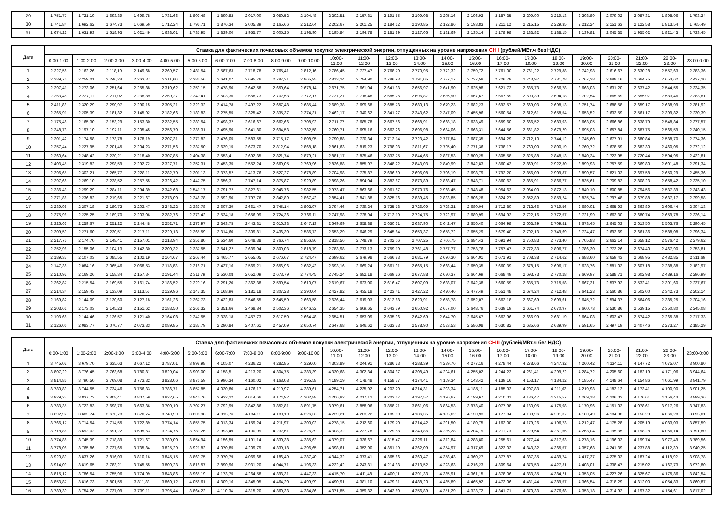| 29 | 1 751,77 | 1 721,19 | 1 693,39 | 1 699,78 | 1 731,66 | 1 809,48 | 1 899,82 | 2 017,00 | 2 050,52 | 2 194,48 | 2 202,51 | 2 157,81 | 2 191,55 | 2 199,08 | 2 205,16 | 2 196,92 | 2 187,35 | 2 209,90 | 2 219,13 | 2 208,89 | 2 079,02 | 2 087,31 | 1 898,96 | 1 793,24 |
| 30 | 1 741,84 | 1 692,62 | 1 674,73 | 1 669,56 | 1 712,24 | 1 795,71 | 1 876,34 | 2 005,89 | 2 165,66 | 2 212,64 | 2 202,67 | 2 201,25 | 2 184,12 | 2 190,85 | 2 192,86 | 2 193,83 | 2 211,12 | 2 215,15 | 2 229,35 | 2 212,24 | 2 151,63 | 2 122,58 | 1 813,54 | 1 765,49 |
| 31 | 1 674,22 | 1 631,93 | 1 618,93 | 1 621,49 | 1 638,01 | 1 735,95 | 1 839,00 | 1 955,77 | 2 005,25 | 2 198,90 | 2 195,84 | 2 194,78 | 2 181,89 | 2 127,06 | 2 131,69 | 2 135,14 | 2 178,98 | 2 183,82 | 2 188,15 | 2 139,81 | 2 045,35 | 1 955,62 | 1 821,43 | 1 733,45 |
| Дата | Ставка для фактических почасовых объемов покупки электрической энергии, отпущенных на уровне напряжения СН I (рублей/МВт.ч без НДС) | | | | | | | | | | | | | | | | | | | | | | | |
| --- | --- | --- | --- | --- | --- | --- | --- | --- | --- | --- | --- | --- | --- | --- | --- | --- | --- | --- | --- | --- | --- | --- | --- | --- |
| | 0:00-1:00 | 1:00-2:00 | 2:00-3:00 | 3:00-4:00 | 4:00-5:00 | 5:00-6:00 | 6:00-7:00 | 7:00-8:00 | 8:00-9:00 | 9:00-10:00 | 10:00- 11:00 | 11:00- 12:00 | 12:00- 13:00 | 13:00- 14:00 | 14:00- 15:00 | 15:00- 16:00 | 16:00- 17:00 | 17:00- 18:00 | 18:00- 19:00 | 19:00- 20:00 | 20:00- 21:00 | 21:00- 22:00 | 22:00- 23:00 | 23:00-0:00 |
| 1 | 2 227,58 | 2 162,26 | 2 118,19 | 2 149,68 | 2 269,57 | 2 481,54 | 2 587,63 | 2 718,78 | 2 765,41 | 2 812,16 | 2 786,45 | 2 727,47 | 2 768,79 | 2 770,95 | 2 772,32 | 2 759,72 | 2 761,00 | 2 761,22 | 2 729,88 | 2 742,98 | 2 616,67 | 2 630,28 | 2 557,63 | 2 383,36 |
| 2 | 2 289,76 | 2 259,01 | 2 246,24 | 2 263,37 | 2 311,60 | 2 385,56 | 2 641,07 | 2 695,76 | 2 787,31 | 2 865,95 | 2 813,24 | 2 784,90 | 2 786,93 | 2 791,05 | 2 777,17 | 2 737,58 | 2 726,79 | 2 743,97 | 2 781,78 | 2 767,28 | 2 688,16 | 2 664,75 | 2 653,62 | 2 427,20 |
| 3 | 2 297,41 | 2 273,06 | 2 251,64 | 2 255,88 | 2 310,62 | 2 359,15 | 2 478,90 | 2 642,58 | 2 650,64 | 2 678,14 | 2 671,75 | 2 661,04 | 2 641,33 | 2 656,97 | 2 641,90 | 2 625,98 | 2 621,72 | 2 635,73 | 2 666,78 | 2 668,03 | 2 631,20 | 2 637,42 | 2 544,55 | 2 324,35 |
| 4 | 2 263,45 | 2 227,11 | 2 217,02 | 2 238,89 | 2 269,27 | 2 340,41 | 2 503,36 | 2 658,73 | 2 702,53 | 2 772,17 | 2 737,27 | 2 718,48 | 2 685,76 | 2 696,87 | 2 685,90 | 2 667,67 | 2 667,59 | 2 690,39 | 2 694,18 | 2 702,54 | 2 665,69 | 2 655,97 | 2 583,46 | 2 383,81 |
| 5 | 2 411,83 | 2 320,29 | 2 290,97 | 2 290,15 | 2 305,21 | 2 329,32 | 2 414,78 | 2 497,22 | 2 657,48 | 2 685,44 | 2 689,38 | 2 699,68 | 2 685,73 | 2 680,13 | 2 679,23 | 2 682,23 | 2 692,57 | 2 669,03 | 2 698,13 | 2 751,74 | 2 688,58 | 2 659,17 | 2 638,99 | 2 381,92 |
| 6 | 2 265,91 | 2 205,39 | 2 181,32 | 2 145,92 | 2 182,66 | 2 189,83 | 2 275,55 | 2 325,42 | 2 335,37 | 2 374,31 | 2 462,17 | 2 340,62 | 2 341,27 | 2 343,62 | 2 347,09 | 2 455,96 | 2 560,54 | 2 612,61 | 2 658,54 | 2 653,52 | 2 633,59 | 2 561,17 | 2 399,82 | 2 230,39 |
| 7 | 2 175,48 | 2 165,30 | 2 153,29 | 2 153,30 | 2 232,55 | 2 289,54 | 2 498,32 | 2 616,67 | 2 662,66 | 2 708,92 | 2 711,77 | 2 685,78 | 2 667,56 | 2 668,91 | 2 668,18 | 2 633,49 | 2 659,60 | 2 666,52 | 2 683,93 | 2 663,05 | 2 666,86 | 2 638,79 | 2 548,84 | 2 377,57 |
| 8 | 2 248,73 | 2 197,10 | 2 197,11 | 2 205,45 | 2 256,70 | 2 338,31 | 2 495,90 | 2 641,80 | 2 694,53 | 2 782,58 | 2 760,71 | 2 695,16 | 2 662,26 | 2 696,98 | 2 684,06 | 2 663,31 | 2 644,56 | 2 661,82 | 2 679,29 | 2 695,03 | 2 657,84 | 2 687,75 | 2 565,59 | 2 340,15 |
| 9 | 2 201,42 | 2 174,58 | 2 173,78 | 2 178,19 | 2 207,31 | 2 271,82 | 2 476,05 | 2 583,55 | 2 715,17 | 2 808,95 | 2 790,88 | 2 720,34 | 2 712,14 | 2 723,42 | 2 717,84 | 2 687,35 | 2 694,29 | 2 712,10 | 2 744,12 | 2 745,60 | 2 677,91 | 2 680,84 | 2 538,70 | 2 274,36 |
| 10 | 2 257,44 | 2 227,95 | 2 201,45 | 2 204,23 | 2 271,56 | 2 337,50 | 2 639,15 | 2 673,70 | 2 812,94 | 2 868,18 | 2 861,63 | 2 819,23 | 2 798,03 | 2 811,67 | 2 795,40 | 2 771,36 | 2 738,17 | 2 760,00 | 2 800,19 | 2 760,72 | 2 678,59 | 2 682,30 | 2 460,05 | 2 272,12 |
| 11 | 2 260,64 | 2 248,42 | 2 220,21 | 2 218,40 | 2 307,85 | 2 404,38 | 2 553,41 | 2 692,35 | 2 821,74 | 2 879,21 | 2 881,17 | 2 835,46 | 2 833,75 | 2 844,65 | 2 837,53 | 2 800,25 | 2 805,58 | 2 825,88 | 2 848,13 | 2 840,24 | 2 723,95 | 2 720,44 | 2 594,95 | 2 422,81 |
| 12 | 2 403,45 | 2 319,82 | 2 298,59 | 2 292,72 | 2 327,71 | 2 352,31 | 2 453,35 | 2 552,24 | 2 669,05 | 2 769,96 | 2 826,88 | 2 855,97 | 2 848,22 | 2 843,03 | 2 840,99 | 2 842,83 | 2 860,43 | 2 869,91 | 2 922,30 | 2 899,93 | 2 757,59 | 2 669,80 | 2 601,48 | 2 391,34 |
| 13 | 2 396,65 | 2 302,21 | 2 265,77 | 2 228,11 | 2 282,79 | 2 301,13 | 2 373,52 | 2 413,76 | 2 527,27 | 2 678,89 | 2 704,98 | 2 725,87 | 2 696,89 | 2 696,08 | 2 706,19 | 2 698,79 | 2 792,20 | 2 856,09 | 2 909,87 | 2 890,57 | 2 821,03 | 2 697,58 | 2 650,29 | 2 455,36 |
| 14 | 2 297,68 | 2 269,10 | 2 238,52 | 2 257,55 | 2 326,42 | 2 447,75 | 2 656,31 | 2 747,14 | 2 875,87 | 2 929,89 | 2 898,26 | 2 894,04 | 2 882,67 | 2 873,89 | 2 868,47 | 2 843,71 | 2 860,62 | 2 865,91 | 2 866,77 | 2 835,61 | 2 709,82 | 2 808,23 | 2 658,42 | 2 325,10 |
| 15 | 2 336,43 | 2 299,29 | 2 284,11 | 2 294,39 | 2 342,68 | 2 541,17 | 2 791,72 | 2 827,61 | 2 946,76 | 2 982,55 | 2 973,47 | 2 863,66 | 2 961,87 | 2 970,76 | 2 968,45 | 2 948,48 | 2 954,62 | 2 964,00 | 2 872,13 | 2 849,10 | 2 800,85 | 2 794,56 | 2 537,39 | 2 343,43 |
| 16 | 2 271,86 | 2 236,82 | 2 219,65 | 2 221,67 | 2 278,00 | 2 346,78 | 2 592,90 | 2 797,76 | 2 842,89 | 2 867,42 | 2 854,41 | 2 841,88 | 2 825,16 | 2 839,45 | 2 833,85 | 2 806,28 | 2 824,27 | 2 852,89 | 2 859,24 | 2 835,74 | 2 797,48 | 2 679,88 | 2 637,17 | 2 299,58 |
| 17 | 2 239,98 | 2 207,18 | 2 180,72 | 2 203,47 | 2 248,22 | 2 389,78 | 2 607,39 | 2 661,47 | 2 745,14 | 2 802,97 | 2 794,46 | 2 739,24 | 2 725,18 | 2 726,09 | 2 728,31 | 2 680,04 | 2 712,80 | 2 712,66 | 2 719,56 | 2 680,01 | 2 665,93 | 2 663,89 | 2 606,44 | 2 304,13 |
| 18 | 2 275,96 | 2 225,25 | 2 189,70 | 2 203,06 | 2 282,76 | 2 373,42 | 2 534,18 | 2 656,99 | 2 724,36 | 2 769,11 | 2 747,98 | 2 728,94 | 2 712,19 | 2 724,75 | 2 722,97 | 2 689,99 | 2 694,92 | 2 722,16 | 2 772,57 | 2 721,99 | 2 663,30 | 2 680,74 | 2 659,78 | 2 326,14 |
| 19 | 2 326,63 | 2 259,67 | 2 251,22 | 2 244,48 | 2 252,71 | 2 273,97 | 2 343,75 | 2 443,31 | 2 616,33 | 2 647,13 | 2 649,69 | 2 658,88 | 2 650,31 | 2 637,90 | 2 642,47 | 2 656,40 | 2 664,98 | 2 663,39 | 2 709,81 | 2 673,45 | 2 645,03 | 2 613,50 | 2 503,76 | 2 296,45 |
| 20 | 2 309,59 | 2 271,60 | 2 230,51 | 2 217,11 | 2 229,13 | 2 265,59 | 2 314,60 | 2 309,81 | 2 436,30 | 2 586,72 | 2 653,29 | 2 646,29 | 2 645,64 | 2 653,37 | 2 658,72 | 2 655,29 | 2 679,40 | 2 702,13 | 2 749,69 | 2 724,47 | 2 693,69 | 2 661,36 | 2 588,08 | 2 296,34 |
| 21 | 2 217,75 | 2 174,70 | 2 148,41 | 2 157,01 | 2 213,94 | 2 351,80 | 2 534,60 | 2 648,38 | 2 766,74 | 2 856,86 | 2 818,56 | 2 748,79 | 2 702,06 | 2 707,25 | 2 706,75 | 2 684,43 | 2 691,94 | 2 750,83 | 2 773,40 | 2 705,88 | 2 662,14 | 2 658,12 | 2 576,42 | 2 279,62 |
| 22 | 2 252,96 | 2 155,06 | 2 104,13 | 2 142,30 | 2 200,32 | 2 337,55 | 2 541,22 | 2 639,94 | 2 809,03 | 2 818,79 | 2 783,98 | 2 773,13 | 2 759,19 | 2 761,48 | 2 757,77 | 2 753,76 | 2 757,47 | 2 772,33 | 2 806,77 | 2 786,30 | 2 773,26 | 2 674,40 | 2 467,90 | 2 253,81 |
| 23 | 2 189,37 | 2 107,03 | 2 085,55 | 2 102,19 | 2 164,67 | 2 267,44 | 2 465,77 | 2 655,05 | 2 676,67 | 2 724,47 | 2 699,62 | 2 679,98 | 2 666,83 | 2 681,79 | 2 690,30 | 2 664,01 | 2 671,91 | 2 708,38 | 2 714,62 | 2 688,60 | 2 659,43 | 2 668,95 | 2 482,85 | 2 311,69 |
| 24 | 2 147,38 | 2 084,16 | 2 065,46 | 2 068,53 | 2 118,83 | 2 218,71 | 2 427,16 | 2 569,21 | 2 656,96 | 2 682,42 | 2 693,16 | 2 669,24 | 2 661,91 | 2 665,15 | 2 668,44 | 2 650,35 | 2 660,39 | 2 678,15 | 2 696,17 | 2 628,76 | 2 581,02 | 2 607,18 | 2 288,88 | 2 182,97 |
| 25 | 2 210,92 | 2 169,26 | 2 158,34 | 2 157,34 | 2 191,44 | 2 311,79 | 2 530,08 | 2 652,09 | 2 673,79 | 2 774,45 | 2 745,24 | 2 682,18 | 2 669,26 | 2 677,88 | 2 680,37 | 2 664,69 | 2 668,49 | 2 693,73 | 2 770,28 | 2 669,97 | 2 588,71 | 2 602,98 | 2 489,16 | 2 296,99 |
| 26 | 2 262,87 | 2 215,54 | 2 169,55 | 2 161,74 | 2 186,52 | 2 220,16 | 2 291,20 | 2 362,38 | 2 599,54 | 2 610,07 | 2 619,67 | 2 623,00 | 2 616,47 | 2 607,09 | 2 638,07 | 2 642,38 | 2 660,59 | 2 685,73 | 2 715,58 | 2 667,31 | 2 537,92 | 2 532,41 | 2 391,60 | 2 237,67 |
| 27 | 2 214,34 | 2 159,43 | 2 133,09 | 2 113,55 | 2 129,96 | 2 147,35 | 2 168,96 | 2 181,18 | 2 307,28 | 2 390,04 | 2 427,82 | 2 435,18 | 2 423,41 | 2 427,22 | 2 470,46 | 2 477,49 | 2 551,48 | 2 674,24 | 2 712,48 | 2 641,23 | 2 560,86 | 2 502,00 | 2 342,73 | 2 202,14 |
| 28 | 2 169,82 | 2 144,09 | 2 130,60 | 2 127,18 | 2 161,26 | 2 267,73 | 2 422,83 | 2 546,55 | 2 645,59 | 2 663,58 | 2 626,44 | 2 619,03 | 2 612,68 | 2 620,91 | 2 658,78 | 2 652,07 | 2 662,18 | 2 667,69 | 2 699,61 | 2 645,72 | 2 594,37 | 2 564,06 | 2 385,25 | 2 204,16 |
| 29 | 2 203,61 | 2 173,03 | 2 145,23 | 2 151,62 | 2 183,50 | 2 261,32 | 2 351,66 | 2 468,84 | 2 502,36 | 2 646,32 | 2 654,35 | 2 609,65 | 2 643,39 | 2 650,92 | 2 657,00 | 2 648,76 | 2 639,19 | 2 661,74 | 2 670,97 | 2 660,73 | 2 530,86 | 2 539,15 | 2 350,80 | 2 245,08 |
| 30 | 2 193,68 | 2 144,46 | 2 126,57 | 2 121,40 | 2 164,08 | 2 247,55 | 2 328,18 | 2 457,73 | 2 617,50 | 2 664,48 | 2 654,51 | 2 653,09 | 2 635,96 | 2 642,69 | 2 644,70 | 2 645,67 | 2 662,96 | 2 666,99 | 2 681,19 | 2 664,08 | 2 603,47 | 2 574,42 | 2 265,38 | 2 217,33 |
| 31 | 2 126,06 | 2 083,77 | 2 070,77 | 2 073,33 | 2 089,85 | 2 187,79 | 2 290,84 | 2 407,61 | 2 457,09 | 2 650,74 | 2 647,68 | 2 646,62 | 2 633,73 | 2 578,90 | 2 583,53 | 2 586,98 | 2 630,82 | 2 635,66 | 2 639,99 | 2 591,65 | 2 497,19 | 2 407,46 | 2 273,27 | 2 185,29 |
| Дата | Ставка для фактических почасовых объемов покупки электрической энергии, отпущенных на уровне напряжения СН II (рублей/МВт.ч без НДС) | | | | | | | | | | | | | | | | | | | | | | | |
| --- | --- | --- | --- | --- | --- | --- | --- | --- | --- | --- | --- | --- | --- | --- | --- | --- | --- | --- | --- | --- | --- | --- | --- | --- |
| | 0:00-1:00 | 1:00-2:00 | 2:00-3:00 | 3:00-4:00 | 4:00-5:00 | 5:00-6:00 | 6:00-7:00 | 7:00-8:00 | 8:00-9:00 | 9:00-10:00 | 10:00- 11:00 | 11:00- 12:00 | 12:00- 13:00 | 13:00- 14:00 | 14:00- 15:00 | 15:00- 16:00 | 16:00- 17:00 | 17:00- 18:00 | 18:00- 19:00 | 19:00- 20:00 | 20:00- 21:00 | 21:00- 22:00 | 22:00- 23:00 | 23:00-0:00 |
| 1 | 3 745,02 | 3 679,70 | 3 635,63 | 3 667,12 | 3 787,01 | 3 998,98 | 4 105,07 | 4 236,22 | 4 282,85 | 4 329,60 | 4 303,89 | 4 244,91 | 4 286,23 | 4 288,39 | 4 289,76 | 4 277,16 | 4 278,44 | 4 278,66 | 4 247,32 | 4 260,42 | 4 134,11 | 4 147,72 | 4 075,07 | 3 900,80 |
| 2 | 3 807,20 | 3 776,45 | 3 763,68 | 3 780,81 | 3 829,04 | 3 903,00 | 4 158,51 | 4 213,20 | 4 304,75 | 4 383,39 | 4 330,68 | 4 302,34 | 4 304,37 | 4 308,49 | 4 294,61 | 4 255,02 | 4 244,23 | 4 261,41 | 4 299,22 | 4 284,72 | 4 205,60 | 4 182,19 | 4 171,06 | 3 944,64 |
| 3 | 3 814,85 | 3 790,50 | 3 769,08 | 3 773,32 | 3 828,06 | 3 876,59 | 3 996,34 | 4 160,02 | 4 168,08 | 4 195,58 | 4 189,19 | 4 178,48 | 4 158,77 | 4 174,41 | 4 159,34 | 4 143,42 | 4 139,16 | 4 153,17 | 4 184,22 | 4 185,47 | 4 148,64 | 4 154,86 | 4 061,99 | 3 841,79 |
| 4 | 3 780,89 | 3 744,55 | 3 734,46 | 3 756,33 | 3 786,71 | 3 857,85 | 4 020,80 | 4 176,17 | 4 219,97 | 4 289,61 | 4 254,71 | 4 235,92 | 4 203,20 | 4 214,31 | 4 203,34 | 4 185,11 | 4 185,03 | 4 207,83 | 4 211,62 | 4 219,98 | 4 183,13 | 4 173,41 | 4 100,90 | 3 901,25 |
| 5 | 3 929,27 | 3 837,73 | 3 808,41 | 3 807,59 | 3 822,65 | 3 846,76 | 3 932,22 | 4 014,66 | 4 174,92 | 4 202,88 | 4 206,82 | 4 217,12 | 4 203,17 | 4 197,57 | 4 196,67 | 4 199,67 | 4 210,01 | 4 186,47 | 4 215,57 | 4 269,18 | 4 206,02 | 4 176,61 | 4 156,43 | 3 899,36 |
| 6 | 3 783,35 | 3 722,83 | 3 698,76 | 3 663,36 | 3 700,10 | 3 707,27 | 3 792,99 | 3 842,86 | 3 852,81 | 3 891,75 | 3 979,61 | 3 858,06 | 3 858,71 | 3 861,06 | 3 864,53 | 3 973,40 | 4 077,98 | 4 130,05 | 4 175,98 | 4 170,96 | 4 151,03 | 4 078,61 | 3 917,26 | 3 747,83 |
| 7 | 3 692,92 | 3 682,74 | 3 670,73 | 3 670,74 | 3 749,99 | 3 806,98 | 4 015,76 | 4 134,11 | 4 180,10 | 4 226,36 | 4 229,21 | 4 203,22 | 4 185,00 | 4 186,35 | 4 185,62 | 4 150,93 | 4 177,04 | 4 183,96 | 4 201,37 | 4 180,49 | 4 184,30 | 4 156,23 | 4 066,28 | 3 895,01 |
| 8 | 3 766,17 | 3 714,54 | 3 714,55 | 3 722,89 | 3 774,14 | 3 855,75 | 4 013,34 | 4 159,24 | 4 211,97 | 4 300,02 | 4 278,15 | 4 212,60 | 4 179,70 | 4 214,42 | 4 201,50 | 4 180,75 | 4 162,00 | 4 179,26 | 4 196,73 | 4 212,47 | 4 175,28 | 4 205,19 | 4 083,03 | 3 857,59 |
| 9 | 3 718,86 | 3 692,02 | 3 691,22 | 3 695,63 | 3 724,75 | 3 789,26 | 3 993,49 | 4 100,99 | 4 232,61 | 4 326,39 | 4 308,32 | 4 237,78 | 4 229,58 | 4 240,86 | 4 235,28 | 4 204,79 | 4 211,73 | 4 229,54 | 4 261,56 | 4 263,04 | 4 195,35 | 4 198,28 | 4 056,14 | 3 791,80 |
| 10 | 3 774,88 | 3 745,39 | 3 718,89 | 3 721,67 | 3 789,00 | 3 854,94 | 4 156,59 | 4 191,14 | 4 330,38 | 4 385,62 | 4 379,07 | 4 336,67 | 4 315,47 | 4 329,11 | 4 312,84 | 4 288,80 | 4 255,61 | 4 277,44 | 4 317,63 | 4 278,16 | 4 196,03 | 4 199,74 | 3 977,49 | 3 789,56 |
| 11 | 3 778,08 | 3 765,86 | 3 737,65 | 3 735,84 | 3 825,29 | 3 921,82 | 4 070,85 | 4 209,79 | 4 339,18 | 4 396,65 | 4 398,61 | 4 352,90 | 4 351,19 | 4 362,09 | 4 354,97 | 4 317,69 | 4 323,02 | 4 343,32 | 4 365,57 | 4 357,68 | 4 241,39 | 4 237,88 | 4 112,39 | 3 940,25 |
| 12 | 3 920,89 | 3 837,26 | 3 816,03 | 3 810,16 | 3 845,15 | 3 869,75 | 3 970,79 | 4 069,68 | 4 186,49 | 4 287,40 | 4 344,32 | 4 373,41 | 4 365,66 | 4 360,47 | 4 358,43 | 4 360,27 | 4 377,87 | 4 387,35 | 4 439,74 | 4 417,37 | 4 275,03 | 4 187,24 | 4 118,92 | 3 908,78 |
| 13 | 3 914,09 | 3 819,65 | 3 783,21 | 3 745,55 | 3 800,23 | 3 818,57 | 3 890,96 | 3 931,20 | 4 044,71 | 4 196,33 | 4 222,42 | 4 243,31 | 4 214,33 | 4 213,52 | 4 223,63 | 4 216,23 | 4 309,64 | 4 373,53 | 4 427,31 | 4 408,01 | 4 338,47 | 4 215,02 | 4 167,73 | 3 972,80 |
| 14 | 3 815,12 | 3 786,54 | 3 755,96 | 3 774,99 | 3 843,86 | 3 965,19 | 4 173,75 | 4 264,58 | 4 393,31 | 4 447,33 | 4 415,70 | 4 411,48 | 4 400,11 | 4 391,33 | 4 385,91 | 4 361,15 | 4 378,06 | 4 383,35 | 4 384,21 | 4 353,05 | 4 227,26 | 4 325,67 | 4 175,86 | 3 842,54 |
| 15 | 3 853,87 | 3 816,73 | 3 801,55 | 3 811,83 | 3 860,12 | 4 058,61 | 4 309,16 | 4 345,05 | 4 464,20 | 4 499,99 | 4 490,91 | 4 381,10 | 4 479,31 | 4 488,20 | 4 485,89 | 4 465,92 | 4 472,06 | 4 481,44 | 4 389,57 | 4 366,54 | 4 318,29 | 4 312,00 | 4 054,83 | 3 860,87 |
| 16 | 3 789,30 | 3 754,26 | 3 737,09 | 3 739,11 | 3 795,44 | 3 864,22 | 4 110,34 | 4 315,20 | 4 360,33 | 4 384,86 | 4 371,85 | 4 359,32 | 4 342,60 | 4 356,89 | 4 351,29 | 4 323,72 | 4 341,71 | 4 370,33 | 4 376,68 | 4 353,18 | 4 314,92 | 4 197,32 | 4 154,61 | 3 817,02 |